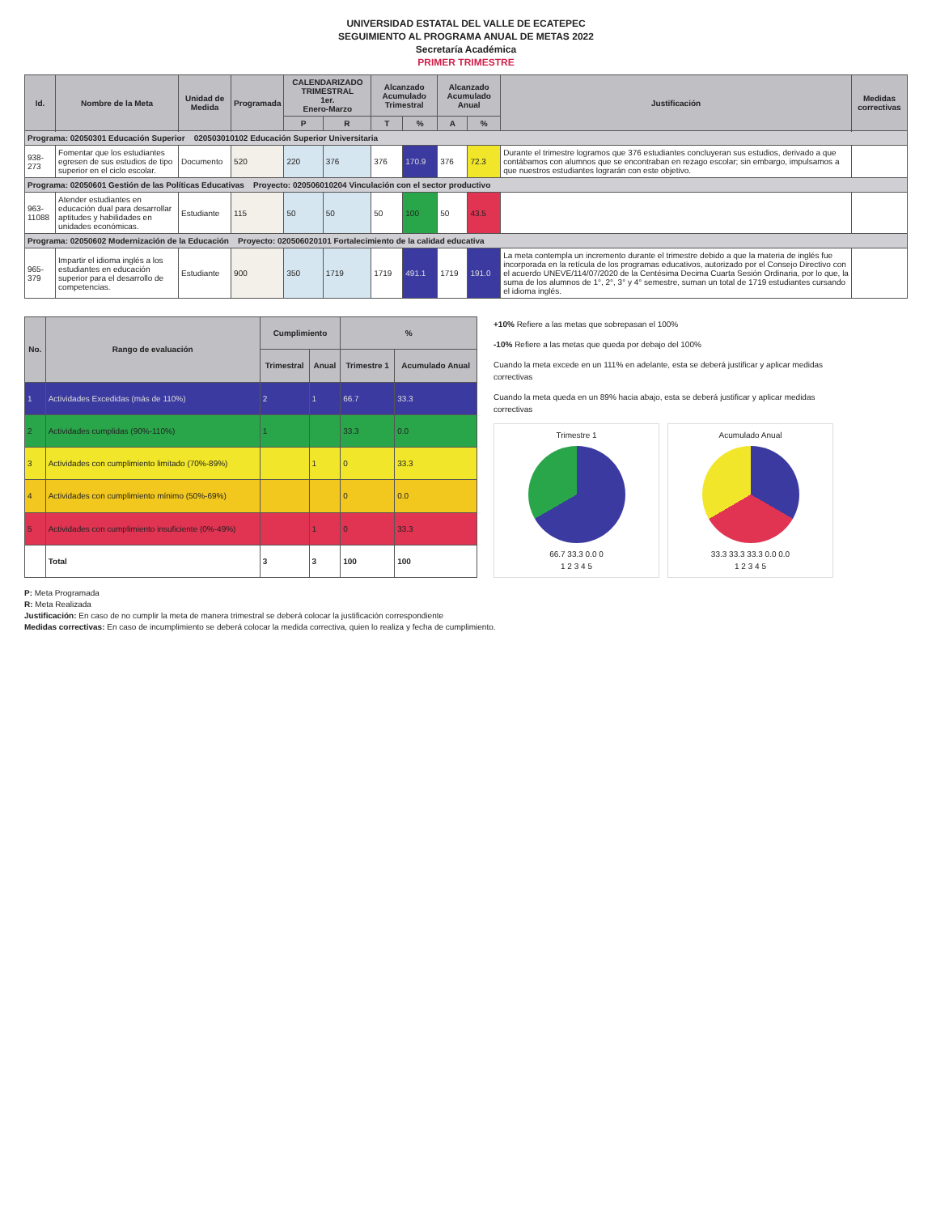UNIVERSIDAD ESTATAL DEL VALLE DE ECATEPEC
SEGUIMIENTO AL PROGRAMA ANUAL DE METAS 2022
Secretaría Académica
PRIMER TRIMESTRE
| Id. | Nombre de la Meta | Unidad de Medida | Programada | CALENDARIZADO TRIMESTRAL 1er. Enero-Marzo | | Alcanzado Acumulado Trimestral | | Alcanzado Acumulado Anual | | Justificación | Medidas correctivas |
| --- | --- | --- | --- | --- | --- | --- | --- | --- | --- | --- | --- |
| | | | | P | R | T | % | A | % | | |
| Programa: 02050301 Educación Superior 020503010102 Educación Superior Universitaria | | | | | | | | | | | |
| 938-273 | Fomentar que los estudiantes egresen de sus estudios de tipo superior en el ciclo escolar. | Documento | 520 | 220 | 376 | 376 | 170.9 | 376 | 72.3 | Durante el trimestre logramos que 376 estudiantes concluyeran sus estudios, derivado a que contábamos con alumnos que se encontraban en rezago escolar; sin embargo, impulsamos a que nuestros estudiantes lograrán con este objetivo. | |
| Programa: 02050601 Gestión de las Políticas Educativas Proyecto: 020506010204 Vinculación con el sector productivo | | | | | | | | | | | |
| 963-11088 | Atender estudiantes en educación dual para desarrollar aptitudes y habilidades en unidades económicas. | Estudiante | 115 | 50 | 50 | 50 | 100 | 50 | 43.5 | | |
| Programa: 02050602 Modernización de la Educación Proyecto: 020506020101 Fortalecimiento de la calidad educativa | | | | | | | | | | | |
| 965-379 | Impartir el idioma inglés a los estudiantes en educación superior para el desarrollo de competencias. | Estudiante | 900 | 350 | 1719 | 1719 | 491.1 | 1719 | 191.0 | La meta contempla un incremento durante el trimestre debido a que la materia de inglés fue incorporada en la retícula de los programas educativos, autorizado por el Consejo Directivo con el acuerdo UNEVE/114/07/2020 de la Centésima Decima Cuarta Sesión Ordinaria, por lo que, la suma de los alumnos de 1°, 2°, 3° y 4° semestre, suman un total de 1719 estudiantes cursando el idioma inglés. | |
| No. | Rango de evaluación | Cumplimiento | | % | |
| --- | --- | --- | --- | --- | --- |
| | | Trimestral | Anual | Trimestre 1 | Acumulado Anual |
| 1 | Actividades Excedidas (más de 110%) | 2 | 1 | 66.7 | 33.3 |
| 2 | Actividades cumplidas (90%-110%) | 1 | | 33.3 | 0.0 |
| 3 | Actividades con cumplimiento limitado (70%-89%) | | 1 | 0 | 33.3 |
| 4 | Actividades con cumplimiento mínimo (50%-69%) | | | 0 | 0.0 |
| 5 | Actividades con cumplimiento insuficiente (0%-49%) | | 1 | 0 | 33.3 |
| | Total | 3 | 3 | 100 | 100 |
+10% Refiere a las metas que sobrepasan el 100%
-10% Refiere a las metas que queda por debajo del 100%
Cuando la meta excede en un 111% en adelante, esta se deberá justificar y aplicar medidas correctivas
Cuando la meta queda en un 89% hacia abajo, esta se deberá justificar y aplicar medidas correctivas
Trimestre 1
66.7 33.3 0.0 0
1 2 3 4 5
Acumulado Anual
33.3 33.3 33.3 0.0 0.0
1 2 3 4 5
P: Meta Programada
R: Meta Realizada
Justificación: En caso de no cumplir la meta de manera trimestral se deberá colocar la justificación correspondiente
Medidas correctivas: En caso de incumplimiento se deberá colocar la medida correctiva, quien lo realiza y fecha de cumplimiento.